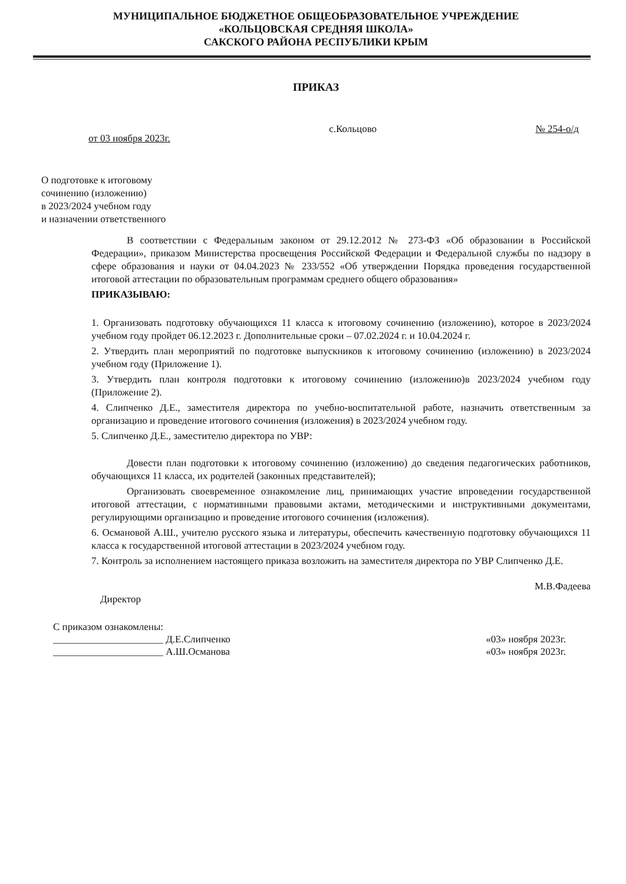МУНИЦИПАЛЬНОЕ БЮДЖЕТНОЕ ОБЩЕОБРАЗОВАТЕЛЬНОЕ УЧРЕЖДЕНИЕ
«КОЛЬЦОВСКАЯ СРЕДНЯЯ ШКОЛА»
САКСКОГО РАЙОНА РЕСПУБЛИКИ КРЫМ
ПРИКАЗ
от 03 ноября 2023г. с.Кольцово № 254-о/д
О подготовке к итоговому
сочинению (изложению)
в 2023/2024 учебном году
и назначении ответственного
В соответствии с Федеральным законом от 29.12.2012 № 273-ФЗ «Об образовании в Российской Федерации», приказом Министерства просвещения Российской Федерации и Федеральной службы по надзору в сфере образования и науки от 04.04.2023 № 233/552 «Об утверждении Порядка проведения государственной итоговой аттестации по образовательным программам среднего общего образования»
ПРИКАЗЫВАЮ:
1. Организовать подготовку обучающихся 11 класса к итоговому сочинению (изложению), которое в 2023/2024 учебном году пройдет 06.12.2023 г. Дополнительные сроки – 07.02.2024 г. и 10.04.2024 г.
2. Утвердить план мероприятий по подготовке выпускников к итоговому сочинению (изложению) в 2023/2024 учебном году (Приложение 1).
3. Утвердить план контроля подготовки к итоговому сочинению (изложению)в 2023/2024 учебном году (Приложение 2).
4. Слипченко Д.Е., заместителя директора по учебно-воспитательной работе, назначить ответственным за организацию и проведение итогового сочинения (изложения) в 2023/2024 учебном году.
5. Слипченко Д.Е., заместителю директора по УВР:
Довести план подготовки к итоговому сочинению (изложению) до сведения педагогических работников, обучающихся 11 класса, их родителей (законных представителей);
Организовать своевременное ознакомление лиц, принимающих участие впроведении государственной итоговой аттестации, с нормативными правовыми актами, методическими и инструктивными документами, регулирующими организацию и проведение итогового сочинения (изложения).
6. Османовой А.Ш., учителю русского языка и литературы, обеспечить качественную подготовку обучающихся 11 класса к государственной итоговой аттестации в 2023/2024 учебном году.
7. Контроль за исполнением настоящего приказа возложить на заместителя директора по УВР Слипченко Д.Е.
Директор М.В.Фадеева
С приказом ознакомлены:
______________________ Д.Е.Слипченко «03» ноября 2023г.
______________________ А.Ш.Османова «03» ноября 2023г.